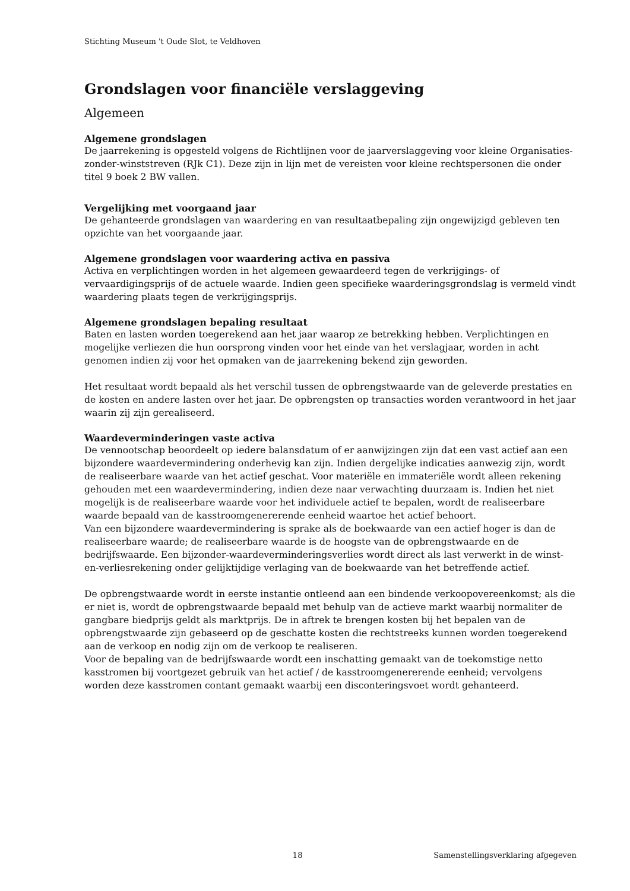Stichting Museum 't Oude Slot, te Veldhoven
Grondslagen voor financiële verslaggeving
Algemeen
Algemene grondslagen
De jaarrekening is opgesteld volgens de Richtlijnen voor de jaarverslaggeving voor kleine Organisaties-zonder-winststreven (RJk C1). Deze zijn in lijn met de vereisten voor kleine rechtspersonen die onder titel 9 boek 2 BW vallen.
Vergelijking met voorgaand jaar
De gehanteerde grondslagen van waardering en van resultaatbepaling zijn ongewijzigd gebleven ten opzichte van het voorgaande jaar.
Algemene grondslagen voor waardering activa en passiva
Activa en verplichtingen worden in het algemeen gewaardeerd tegen de verkrijgings- of vervaardigingsprijs of de actuele waarde. Indien geen specifieke waarderingsgrondslag is vermeld vindt waardering plaats tegen de verkrijgingsprijs.
Algemene grondslagen bepaling resultaat
Baten en lasten worden toegerekend aan het jaar waarop ze betrekking hebben. Verplichtingen en mogelijke verliezen die hun oorsprong vinden voor het einde van het verslagjaar, worden in acht genomen indien zij voor het opmaken van de jaarrekening bekend zijn geworden.
Het resultaat wordt bepaald als het verschil tussen de opbrengstwaarde van de geleverde prestaties en de kosten en andere lasten over het jaar. De opbrengsten op transacties worden verantwoord in het jaar waarin zij zijn gerealiseerd.
Waardeverminderingen vaste activa
De vennootschap beoordeelt op iedere balansdatum of er aanwijzingen zijn dat een vast actief aan een bijzondere waardevermindering onderhevig kan zijn. Indien dergelijke indicaties aanwezig zijn, wordt de realiseerbare waarde van het actief geschat. Voor materiële en immateriële wordt alleen rekening gehouden met een waardevermindering, indien deze naar verwachting duurzaam is. Indien het niet mogelijk is de realiseerbare waarde voor het individuele actief te bepalen, wordt de realiseerbare waarde bepaald van de kasstroomgenererende eenheid waartoe het actief behoort.
Van een bijzondere waardevermindering is sprake als de boekwaarde van een actief hoger is dan de realiseerbare waarde; de realiseerbare waarde is de hoogste van de opbrengstwaarde en de bedrijfswaarde. Een bijzonder-waardeverminderingsverlies wordt direct als last verwerkt in de winst-en-verliesrekening onder gelijktijdige verlaging van de boekwaarde van het betreffende actief.
De opbrengstwaarde wordt in eerste instantie ontleend aan een bindende verkoopovereenkomst; als die er niet is, wordt de opbrengstwaarde bepaald met behulp van de actieve markt waarbij normaliter de gangbare biedprijs geldt als marktprijs. De in aftrek te brengen kosten bij het bepalen van de opbrengstwaarde zijn gebaseerd op de geschatte kosten die rechtstreeks kunnen worden toegerekend aan de verkoop en nodig zijn om de verkoop te realiseren.
Voor de bepaling van de bedrijfswaarde wordt een inschatting gemaakt van de toekomstige netto kasstromen bij voortgezet gebruik van het actief / de kasstroomgenererende eenheid; vervolgens worden deze kasstromen contant gemaakt waarbij een disconteringsvoet wordt gehanteerd.
18 Samenstellingsverklaring afgegeven